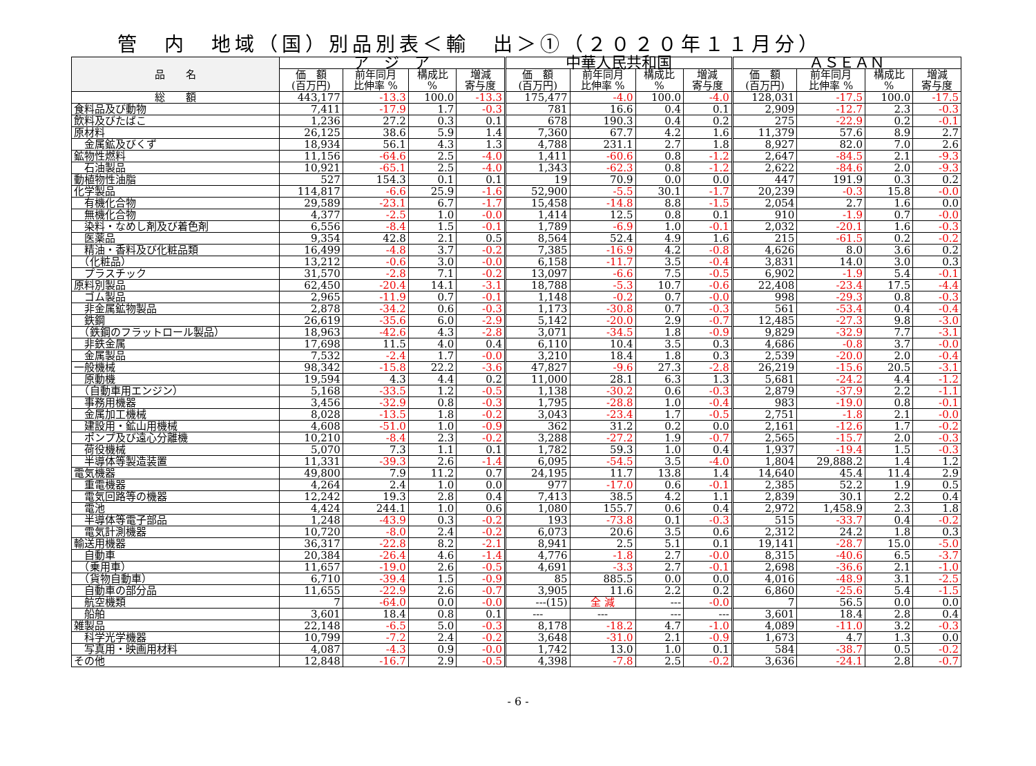管　内　地域（国）別品別表＜輸　出＞①（２０２０年１１月分）
| 品 名 | ア ジ ア | | | | 中華人民共和国 | | | | ＡＳＥＡＮ | | | |
| --- | --- | --- | --- | --- | --- | --- | --- | --- | --- | --- | --- | --- |
| | 価 額 (百万円) | 前年同月 比伸率 % | 構成比 % | 増減 寄与度 | 価 額 (百万円) | 前年同月 比伸率 % | 構成比 % | 増減 寄与度 | 価 額 (百万円) | 前年同月 比伸率 % | 構成比 % | 増減 寄与度 |
| 総 額 | 443,177 | -13.3 | 100.0 | -13.3 | 175,477 | -4.0 | 100.0 | -4.0 | 128,031 | -17.5 | 100.0 | -17.5 |
| 食料品及び動物 | 7,411 | -17.9 | 1.7 | -0.3 | 781 | 16.6 | 0.4 | 0.1 | 2,909 | -12.7 | 2.3 | -0.3 |
| 飲料及びたばこ | 1,236 | 27.2 | 0.3 | 0.1 | 678 | 190.3 | 0.4 | 0.2 | 275 | -22.9 | 0.2 | -0.1 |
| 原材料 | 26,125 | 38.6 | 5.9 | 1.4 | 7,360 | 67.7 | 4.2 | 1.6 | 11,379 | 57.6 | 8.9 | 2.7 |
| 金属鉱及びくず | 18,934 | 56.1 | 4.3 | 1.3 | 4,788 | 231.1 | 2.7 | 1.8 | 8,927 | 82.0 | 7.0 | 2.6 |
| 鉱物性燃料 | 11,156 | -64.6 | 2.5 | -4.0 | 1,411 | -60.6 | 0.8 | -1.2 | 2,647 | -84.5 | 2.1 | -9.3 |
| 石油製品 | 10,921 | -65.1 | 2.5 | -4.0 | 1,343 | -62.3 | 0.8 | -1.2 | 2,622 | -84.6 | 2.0 | -9.3 |
| 動植物性油脂 | 527 | 154.3 | 0.1 | 0.1 | 19 | 70.9 | 0.0 | 0.0 | 447 | 191.9 | 0.3 | 0.2 |
| 化学製品 | 114,817 | -6.6 | 25.9 | -1.6 | 52,900 | -5.5 | 30.1 | -1.7 | 20,239 | -0.3 | 15.8 | -0.0 |
| 有機化合物 | 29,589 | -23.1 | 6.7 | -1.7 | 15,458 | -14.8 | 8.8 | -1.5 | 2,054 | 2.7 | 1.6 | 0.0 |
| 無機化合物 | 4,377 | -2.5 | 1.0 | -0.0 | 1,414 | 12.5 | 0.8 | 0.1 | 910 | -1.9 | 0.7 | -0.0 |
| 染料・なめし剤及び着色剤 | 6,556 | -8.4 | 1.5 | -0.1 | 1,789 | -6.9 | 1.0 | -0.1 | 2,032 | -20.1 | 1.6 | -0.3 |
| 医薬品 | 9,354 | 42.8 | 2.1 | 0.5 | 8,564 | 52.4 | 4.9 | 1.6 | 215 | -61.5 | 0.2 | -0.2 |
| 精油・香料及び化粧品類 | 16,499 | -4.8 | 3.7 | -0.2 | 7,385 | -16.9 | 4.2 | -0.8 | 4,626 | 8.0 | 3.6 | 0.2 |
| （化粧品） | 13,212 | -0.6 | 3.0 | -0.0 | 6,158 | -11.7 | 3.5 | -0.4 | 3,831 | 14.0 | 3.0 | 0.3 |
| プラスチック | 31,570 | -2.8 | 7.1 | -0.2 | 13,097 | -6.6 | 7.5 | -0.5 | 6,902 | -1.9 | 5.4 | -0.1 |
| 原料別製品 | 62,450 | -20.4 | 14.1 | -3.1 | 18,788 | -5.3 | 10.7 | -0.6 | 22,408 | -23.4 | 17.5 | -4.4 |
| ゴム製品 | 2,965 | -11.9 | 0.7 | -0.1 | 1,148 | -0.2 | 0.7 | -0.0 | 998 | -29.3 | 0.8 | -0.3 |
| 非金属鉱物製品 | 2,878 | -34.2 | 0.6 | -0.3 | 1,173 | -30.8 | 0.7 | -0.3 | 561 | -53.4 | 0.4 | -0.4 |
| 鉄鋼 | 26,619 | -35.6 | 6.0 | -2.9 | 5,142 | -20.0 | 2.9 | -0.7 | 12,485 | -27.3 | 9.8 | -3.0 |
| （鉄鋼のフラットロール製品） | 18,963 | -42.6 | 4.3 | -2.8 | 3,071 | -34.5 | 1.8 | -0.9 | 9,829 | -32.9 | 7.7 | -3.1 |
| 非鉄金属 | 17,698 | 11.5 | 4.0 | 0.4 | 6,110 | 10.4 | 3.5 | 0.3 | 4,686 | -0.8 | 3.7 | -0.0 |
| 金属製品 | 7,532 | -2.4 | 1.7 | -0.0 | 3,210 | 18.4 | 1.8 | 0.3 | 2,539 | -20.0 | 2.0 | -0.4 |
| 一般機械 | 98,342 | -15.8 | 22.2 | -3.6 | 47,827 | -9.6 | 27.3 | -2.8 | 26,219 | -15.6 | 20.5 | -3.1 |
| 原動機 | 19,594 | 4.3 | 4.4 | 0.2 | 11,000 | 28.1 | 6.3 | 1.3 | 5,681 | -24.2 | 4.4 | -1.2 |
| （自動車用エンジン） | 5,168 | -33.5 | 1.2 | -0.5 | 1,138 | -30.2 | 0.6 | -0.3 | 2,879 | -37.9 | 2.2 | -1.1 |
| 事務用機器 | 3,456 | -32.9 | 0.8 | -0.3 | 1,795 | -28.8 | 1.0 | -0.4 | 983 | -19.0 | 0.8 | -0.1 |
| 金属加工機械 | 8,028 | -13.5 | 1.8 | -0.2 | 3,043 | -23.4 | 1.7 | -0.5 | 2,751 | -1.8 | 2.1 | -0.0 |
| 建設用・鉱山用機械 | 4,608 | -51.0 | 1.0 | -0.9 | 362 | 31.2 | 0.2 | 0.0 | 2,161 | -12.6 | 1.7 | -0.2 |
| ポンプ及び遠心分離機 | 10,210 | -8.4 | 2.3 | -0.2 | 3,288 | -27.2 | 1.9 | -0.7 | 2,565 | -15.7 | 2.0 | -0.3 |
| 荷役機械 | 5,070 | 7.3 | 1.1 | 0.1 | 1,782 | 59.3 | 1.0 | 0.4 | 1,937 | -19.4 | 1.5 | -0.3 |
| 半導体等製造装置 | 11,331 | -39.3 | 2.6 | -1.4 | 6,095 | -54.5 | 3.5 | -4.0 | 1,804 | 29,888.2 | 1.4 | 1.2 |
| 電気機器 | 49,800 | 7.9 | 11.2 | 0.7 | 24,195 | 11.7 | 13.8 | 1.4 | 14,640 | 45.4 | 11.4 | 2.9 |
| 重電機器 | 4,264 | 2.4 | 1.0 | 0.0 | 977 | -17.0 | 0.6 | -0.1 | 2,385 | 52.2 | 1.9 | 0.5 |
| 電気回路等の機器 | 12,242 | 19.3 | 2.8 | 0.4 | 7,413 | 38.5 | 4.2 | 1.1 | 2,839 | 30.1 | 2.2 | 0.4 |
| 電池 | 4,424 | 244.1 | 1.0 | 0.6 | 1,080 | 155.7 | 0.6 | 0.4 | 2,972 | 1,458.9 | 2.3 | 1.8 |
| 半導体等電子部品 | 1,248 | -43.9 | 0.3 | -0.2 | 193 | -73.8 | 0.1 | -0.3 | 515 | -33.7 | 0.4 | -0.2 |
| 電気計測機器 | 10,720 | -8.0 | 2.4 | -0.2 | 6,073 | 20.6 | 3.5 | 0.6 | 2,312 | 24.2 | 1.8 | 0.3 |
| 輸送用機器 | 36,317 | -22.8 | 8.2 | -2.1 | 8,941 | 2.5 | 5.1 | 0.1 | 19,141 | -28.7 | 15.0 | -5.0 |
| 自動車 | 20,384 | -26.4 | 4.6 | -1.4 | 4,776 | -1.8 | 2.7 | -0.0 | 8,315 | -40.6 | 6.5 | -3.7 |
| （乗用車） | 11,657 | -19.0 | 2.6 | -0.5 | 4,691 | -3.3 | 2.7 | -0.1 | 2,698 | -36.6 | 2.1 | -1.0 |
| （貨物自動車） | 6,710 | -39.4 | 1.5 | -0.9 | 85 | 885.5 | 0.0 | 0.0 | 4,016 | -48.9 | 3.1 | -2.5 |
| 自動車の部分品 | 11,655 | -22.9 | 2.6 | -0.7 | 3,905 | 11.6 | 2.2 | 0.2 | 6,860 | -25.6 | 5.4 | -1.5 |
| 航空機類 | 7 | -64.0 | 0.0 | -0.0 | ---(15) | 全 減 | --- | -0.0 | 7 | 56.5 | 0.0 | 0.0 |
| 船舶 | 3,601 | 18.4 | 0.8 | 0.1 | --- | --- | --- | --- | 3,601 | 18.4 | 2.8 | 0.4 |
| 雑製品 | 22,148 | -6.5 | 5.0 | -0.3 | 8,178 | -18.2 | 4.7 | -1.0 | 4,089 | -11.0 | 3.2 | -0.3 |
| 科学光学機器 | 10,799 | -7.2 | 2.4 | -0.2 | 3,648 | -31.0 | 2.1 | -0.9 | 1,673 | 4.7 | 1.3 | 0.0 |
| 写真用・映画用材料 | 4,087 | -4.3 | 0.9 | -0.0 | 1,742 | 13.0 | 1.0 | 0.1 | 584 | -38.7 | 0.5 | -0.2 |
| その他 | 12,848 | -16.7 | 2.9 | -0.5 | 4,398 | -7.8 | 2.5 | -0.2 | 3,636 | -24.1 | 2.8 | -0.7 |
- 6 -